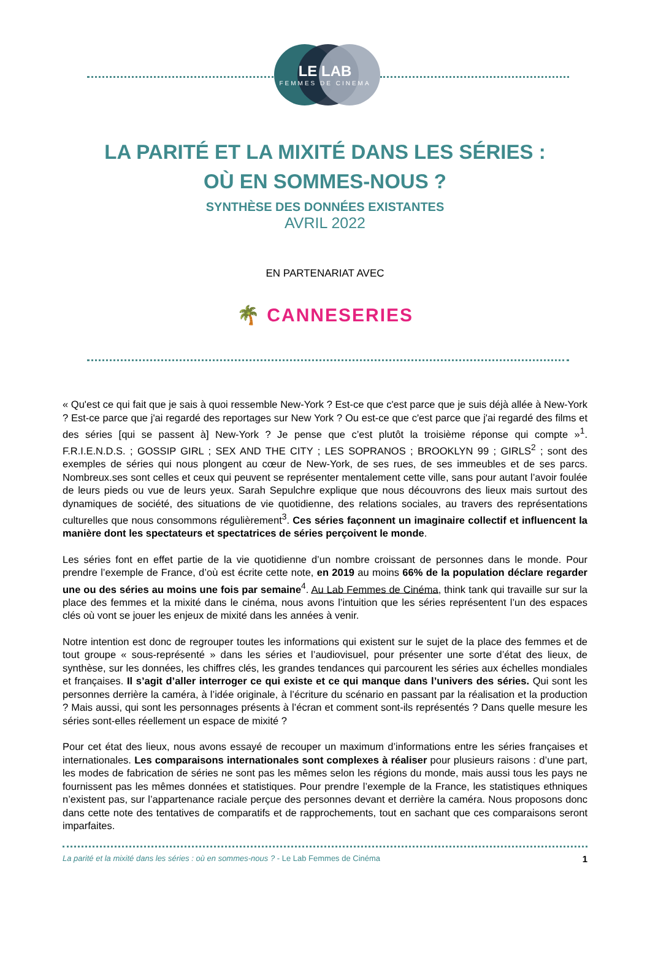LE LAB
FEMMES DE CINEMA
LA PARITÉ ET LA MIXITÉ DANS LES SÉRIES :
OÙ EN SOMMES-NOUS ?
SYNTHÈSE DES DONNÉES EXISTANTES
AVRIL 2022
EN PARTENARIAT AVEC
🌴 CANNESERIES
« Qu'est ce qui fait que je sais à quoi ressemble New-York ? Est-ce que c'est parce que je suis déjà allée à New-York ? Est-ce parce que j'ai regardé des reportages sur New York ? Ou est-ce que c'est parce que j'ai regardé des films et des séries [qui se passent à] New-York ? Je pense que c’est plutôt la troisième réponse qui compte »<sup>1</sup>. F.R.I.E.N.D.S. ; GOSSIP GIRL ; SEX AND THE CITY ; LES SOPRANOS ; BROOKLYN 99 ; GIRLS<sup>2</sup> ; sont des exemples de séries qui nous plongent au cœur de New-York, de ses rues, de ses immeubles et de ses parcs. Nombreux.ses sont celles et ceux qui peuvent se représenter mentalement cette ville, sans pour autant l’avoir foulée de leurs pieds ou vue de leurs yeux. Sarah Sepulchre explique que nous découvrons des lieux mais surtout des dynamiques de société, des situations de vie quotidienne, des relations sociales, au travers des représentations culturelles que nous consommons régulièrement<sup>3</sup>. Ces séries façonnent un imaginaire collectif et influencent la manière dont les spectateurs et spectatrices de séries perçoivent le monde.
Les séries font en effet partie de la vie quotidienne d’un nombre croissant de personnes dans le monde. Pour prendre l’exemple de France, d’où est écrite cette note, en 2019 au moins 66% de la population déclare regarder une ou des séries au moins une fois par semaine<sup>4</sup>. Au Lab Femmes de Cinéma, think tank qui travaille sur sur la place des femmes et la mixité dans le cinéma, nous avons l’intuition que les séries représentent l’un des espaces clés où vont se jouer les enjeux de mixité dans les années à venir.
Notre intention est donc de regrouper toutes les informations qui existent sur le sujet de la place des femmes et de tout groupe « sous-représenté » dans les séries et l’audiovisuel, pour présenter une sorte d’état des lieux, de synthèse, sur les données, les chiffres clés, les grandes tendances qui parcourent les séries aux échelles mondiales et françaises. Il s’agit d’aller interroger ce qui existe et ce qui manque dans l’univers des séries. Qui sont les personnes derrière la caméra, à l’idée originale, à l’écriture du scénario en passant par la réalisation et la production ? Mais aussi, qui sont les personnages présents à l’écran et comment sont-ils représentés ? Dans quelle mesure les séries sont-elles réellement un espace de mixité ?
Pour cet état des lieux, nous avons essayé de recouper un maximum d’informations entre les séries françaises et internationales. Les comparaisons internationales sont complexes à réaliser pour plusieurs raisons : d’une part, les modes de fabrication de séries ne sont pas les mêmes selon les régions du monde, mais aussi tous les pays ne fournissent pas les mêmes données et statistiques. Pour prendre l’exemple de la France, les statistiques ethniques n’existent pas, sur l’appartenance raciale perçue des personnes devant et derrière la caméra. Nous proposons donc dans cette note des tentatives de comparatifs et de rapprochements, tout en sachant que ces comparaisons seront imparfaites.
La parité et la mixité dans les séries : où en sommes-nous ? - Le Lab Femmes de Cinéma 1